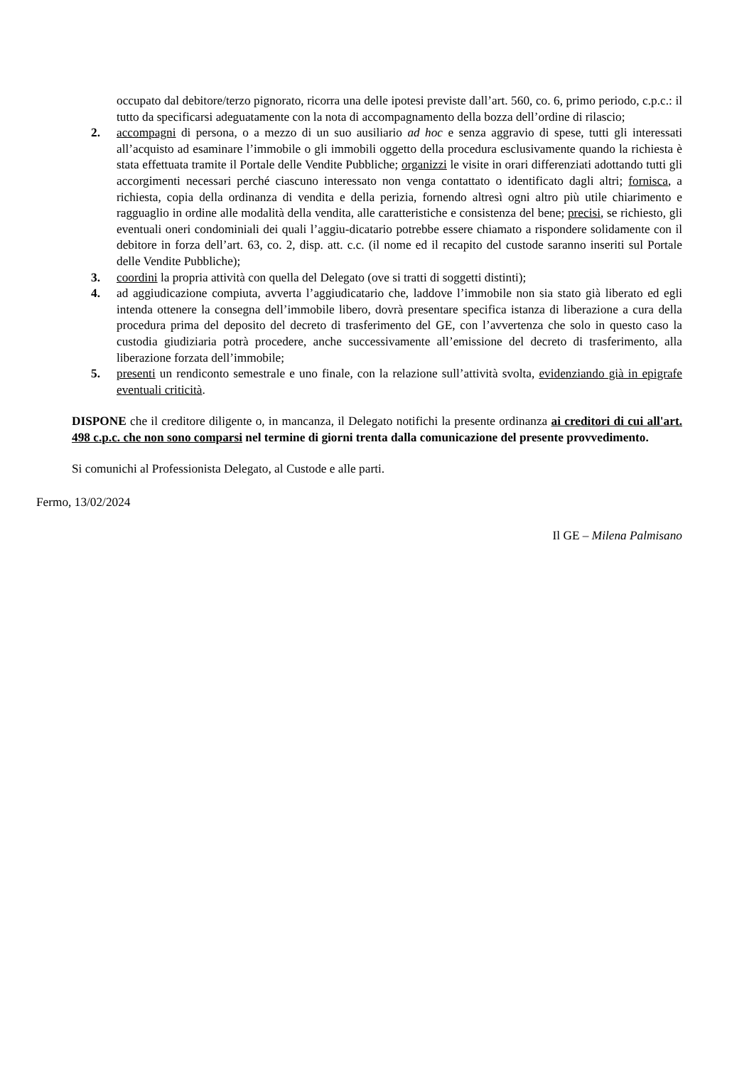occupato dal debitore/terzo pignorato, ricorra una delle ipotesi previste dall’art. 560, co. 6, primo periodo, c.p.c.: il tutto da specificarsi adeguatamente con la nota di accompagnamento della bozza dell’ordine di rilascio;
2. accompagni di persona, o a mezzo di un suo ausiliario ad hoc e senza aggravio di spese, tutti gli interessati all’acquisto ad esaminare l’immobile o gli immobili oggetto della procedura esclusivamente quando la richiesta è stata effettuata tramite il Portale delle Vendite Pubbliche; organizzi le visite in orari differenziati adottando tutti gli accorgimenti necessari perché ciascuno interessato non venga contattato o identificato dagli altri; fornisca, a richiesta, copia della ordinanza di vendita e della perizia, fornendo altresì ogni altro più utile chiarimento e ragguaglio in ordine alle modalità della vendita, alle caratteristiche e consistenza del bene; precisi, se richiesto, gli eventuali oneri condominiali dei quali l’aggiu-dicatario potrebbe essere chiamato a rispondere solidamente con il debitore in forza dell’art. 63, co. 2, disp. att. c.c. (il nome ed il recapito del custode saranno inseriti sul Portale delle Vendite Pubbliche);
3. coordini la propria attività con quella del Delegato (ove si tratti di soggetti distinti);
4. ad aggiudicazione compiuta, avverta l’aggiudicatario che, laddove l’immobile non sia stato già liberato ed egli intenda ottenere la consegna dell’immobile libero, dovrà presentare specifica istanza di liberazione a cura della procedura prima del deposito del decreto di trasferimento del GE, con l’avvertenza che solo in questo caso la custodia giudiziaria potrà procedere, anche successivamente all’emissione del decreto di trasferimento, alla liberazione forzata dell’immobile;
5. presenti un rendiconto semestrale e uno finale, con la relazione sull’attività svolta, evidenziando già in epigrafe eventuali criticità.
DISPONE che il creditore diligente o, in mancanza, il Delegato notifichi la presente ordinanza ai creditori di cui all'art. 498 c.p.c. che non sono comparsi nel termine di giorni trenta dalla comunicazione del presente provvedimento.
Si comunichi al Professionista Delegato, al Custode e alle parti.
Fermo, 13/02/2024
Il GE – Milena Palmisano